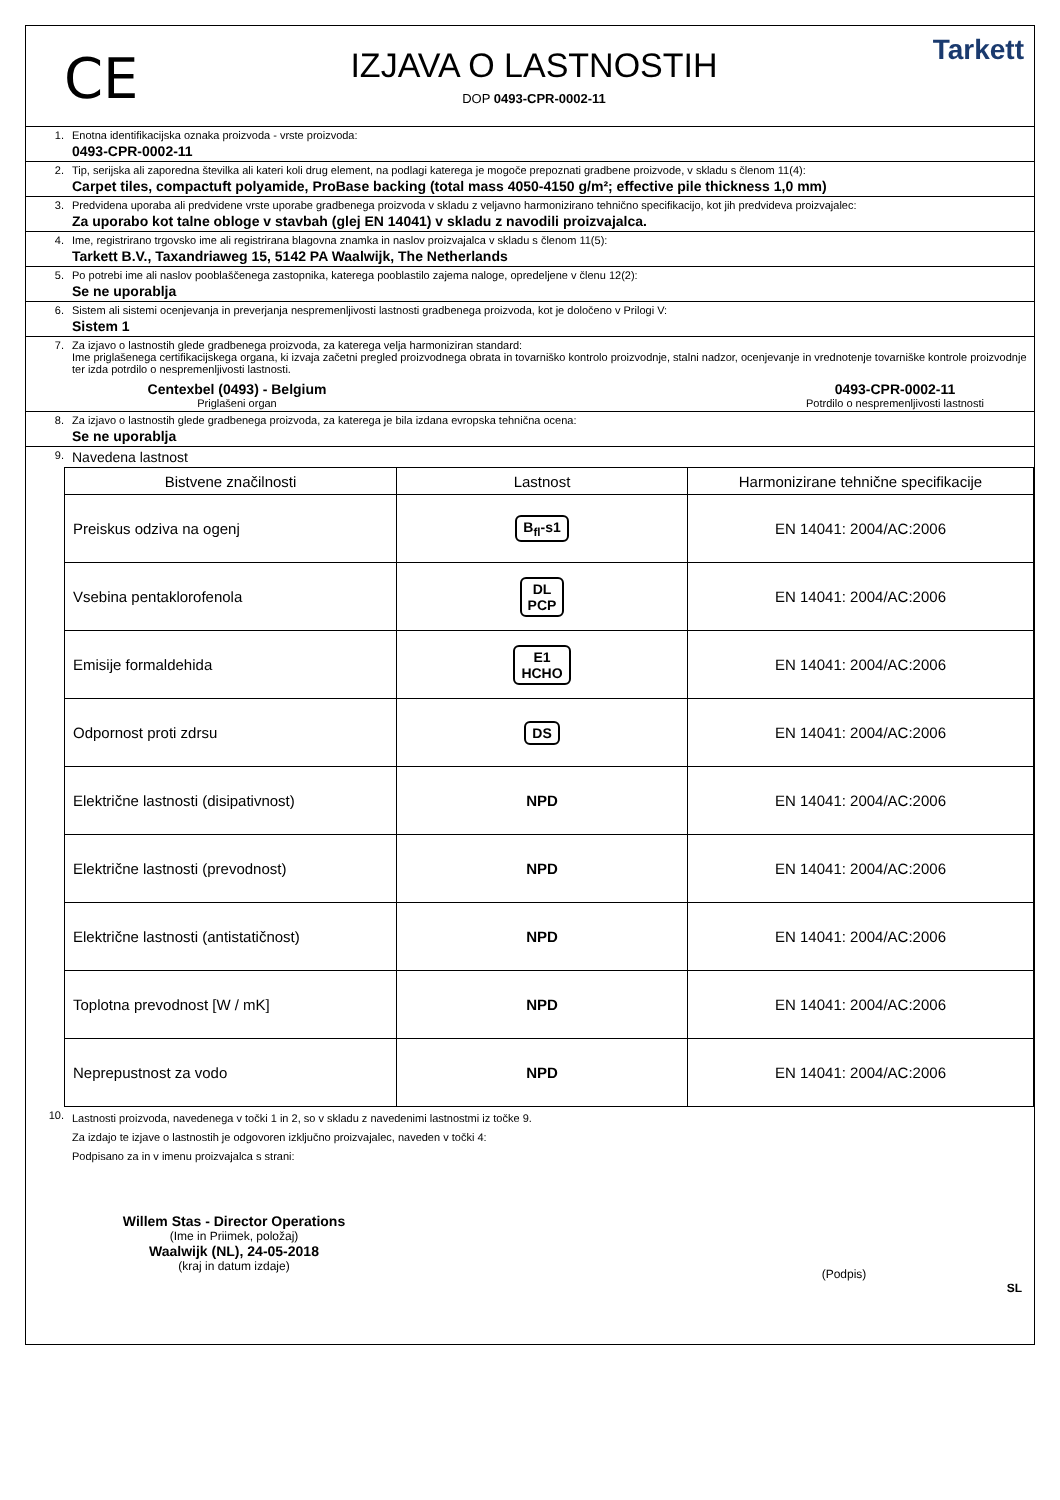CE
IZJAVA O LASTNOSTIH
DOP 0493-CPR-0002-11
Tarkett
1. Enotna identifikacijska oznaka proizvoda - vrste proizvoda:
0493-CPR-0002-11
2. Tip, serijska ali zaporedna številka ali kateri koli drug element, na podlagi katerega je mogoče prepoznati gradbene proizvode, v skladu s členom 11(4):
Carpet tiles, compactuft polyamide, ProBase backing (total mass 4050-4150 g/m²; effective pile thickness 1,0 mm)
3. Predvidena uporaba ali predvidene vrste uporabe gradbenega proizvoda v skladu z veljavno harmonizirano tehnično specifikacijo, kot jih predvideva proizvajalec:
Za uporabo kot talne obloge v stavbah (glej EN 14041) v skladu z navodili proizvajalca.
4. Ime, registrirano trgovsko ime ali registrirana blagovna znamka in naslov proizvajalca v skladu s členom 11(5):
Tarkett B.V., Taxandriaweg 15, 5142 PA Waalwijk, The Netherlands
5. Po potrebi ime ali naslov pooblaščenega zastopnika, katerega pooblastilo zajema naloge, opredeljene v členu 12(2):
Se ne uporablja
6. Sistem ali sistemi ocenjevanja in preverjanja nespremenljivosti lastnosti gradbenega proizvoda, kot je določeno v Prilogi V:
Sistem 1
7. Za izjavo o lastnostih glede gradbenega proizvoda, za katerega velja harmoniziran standard:
Ime priglašenega certifikacijskega organa, ki izvaja začetni pregled proizvodnega obrata in tovarniško kontrolo proizvodnje, stalni nadzor, ocenjevanje in vrednotenje tovarniške kontrole proizvodnje ter izda potrdilo o nespremenljivosti lastnosti.
Centexbel (0493) - Belgium
Priglašeni organ
0493-CPR-0002-11
Potrdilo o nespremenljivosti lastnosti
8. Za izjavo o lastnostih glede gradbenega proizvoda, za katerega je bila izdana evropska tehnična ocena:
Se ne uporablja
9.
Navedena lastnost
| Bistvene značilnosti | Lastnost | Harmonizirane tehnične specifikacije |
| --- | --- | --- |
| Preiskus odziva na ogenj | B<sub>fl</sub>-s1 | EN 14041: 2004/AC:2006 |
| Vsebina pentaklorofenola | DL PCP | EN 14041: 2004/AC:2006 |
| Emisije formaldehida | E1 HCHO | EN 14041: 2004/AC:2006 |
| Odpornost proti zdrsu | DS | EN 14041: 2004/AC:2006 |
| Električne lastnosti (disipativnost) | NPD | EN 14041: 2004/AC:2006 |
| Električne lastnosti (prevodnost) | NPD | EN 14041: 2004/AC:2006 |
| Električne lastnosti (antistatičnost) | NPD | EN 14041: 2004/AC:2006 |
| Toplotna prevodnost [W / mK] | NPD | EN 14041: 2004/AC:2006 |
| Neprepustnost za vodo | NPD | EN 14041: 2004/AC:2006 |
10.
Lastnosti proizvoda, navedenega v točki 1 in 2, so v skladu z navedenimi lastnostmi iz točke 9.
Za izdajo te izjave o lastnostih je odgovoren izključno proizvajalec, naveden v točki 4:
Podpisano za in v imenu proizvajalca s strani:
Willem Stas - Director Operations
(Ime in Priimek, položaj)
Waalwijk (NL), 24-05-2018
(kraj in datum izdaje)
(Podpis)
SL